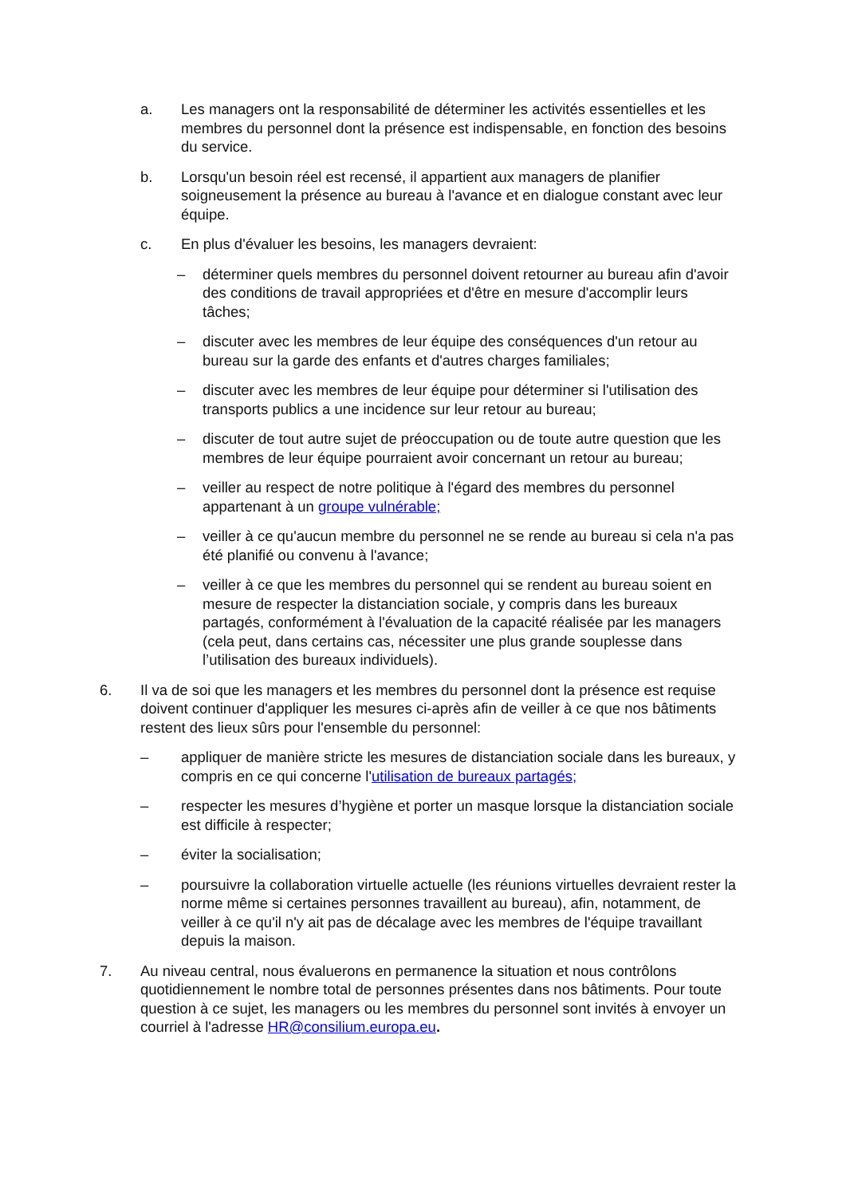a. Les managers ont la responsabilité de déterminer les activités essentielles et les membres du personnel dont la présence est indispensable, en fonction des besoins du service.
b. Lorsqu'un besoin réel est recensé, il appartient aux managers de planifier soigneusement la présence au bureau à l'avance et en dialogue constant avec leur équipe.
c. En plus d'évaluer les besoins, les managers devraient:
– déterminer quels membres du personnel doivent retourner au bureau afin d'avoir des conditions de travail appropriées et d'être en mesure d'accomplir leurs tâches;
– discuter avec les membres de leur équipe des conséquences d'un retour au bureau sur la garde des enfants et d'autres charges familiales;
– discuter avec les membres de leur équipe pour déterminer si l'utilisation des transports publics a une incidence sur leur retour au bureau;
– discuter de tout autre sujet de préoccupation ou de toute autre question que les membres de leur équipe pourraient avoir concernant un retour au bureau;
– veiller au respect de notre politique à l'égard des membres du personnel appartenant à un groupe vulnérable;
– veiller à ce qu'aucun membre du personnel ne se rende au bureau si cela n'a pas été planifié ou convenu à l'avance;
– veiller à ce que les membres du personnel qui se rendent au bureau soient en mesure de respecter la distanciation sociale, y compris dans les bureaux partagés, conformément à l'évaluation de la capacité réalisée par les managers (cela peut, dans certains cas, nécessiter une plus grande souplesse dans l’utilisation des bureaux individuels).
6. Il va de soi que les managers et les membres du personnel dont la présence est requise doivent continuer d'appliquer les mesures ci-après afin de veiller à ce que nos bâtiments restent des lieux sûrs pour l'ensemble du personnel:
– appliquer de manière stricte les mesures de distanciation sociale dans les bureaux, y compris en ce qui concerne l'utilisation de bureaux partagés;
– respecter les mesures d’hygiène et porter un masque lorsque la distanciation sociale est difficile à respecter;
– éviter la socialisation;
– poursuivre la collaboration virtuelle actuelle (les réunions virtuelles devraient rester la norme même si certaines personnes travaillent au bureau), afin, notamment, de veiller à ce qu'il n'y ait pas de décalage avec les membres de l'équipe travaillant depuis la maison.
7. Au niveau central, nous évaluerons en permanence la situation et nous contrôlons quotidiennement le nombre total de personnes présentes dans nos bâtiments. Pour toute question à ce sujet, les managers ou les membres du personnel sont invités à envoyer un courriel à l'adresse HR@consilium.europa.eu.